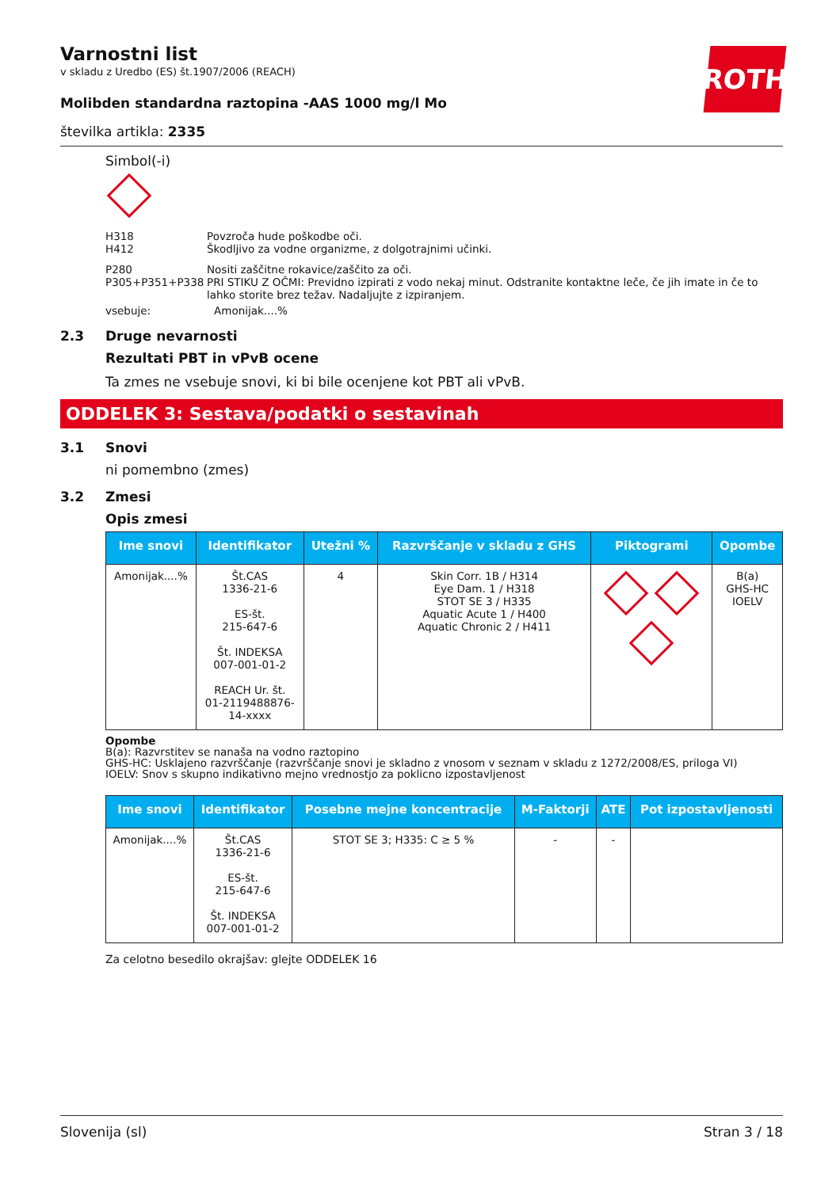ROTH
Varnostni list
v skladu z Uredbo (ES) št.1907/2006 (REACH)
Molibden standardna raztopina -AAS 1000 mg/l Mo
številka artikla: 2335
Simbol(-i)
H318 Povzroča hude poškodbe oči.
H412 Škodljivo za vodne organizme, z dolgotrajnimi učinki.
P280 Nositi zaščitne rokavice/zaščito za oči.
P305+P351+P338 PRI STIKU Z OČMI: Previdno izpirati z vodo nekaj minut. Odstranite kontaktne leče, če jih imate in če to lahko storite brez težav. Nadaljujte z izpiranjem.
vsebuje: Amonijak....%
2.3 Druge nevarnosti
Rezultati PBT in vPvB ocene
Ta zmes ne vsebuje snovi, ki bi bile ocenjene kot PBT ali vPvB.
ODDELEK 3: Sestava/podatki o sestavinah
3.1 Snovi
ni pomembno (zmes)
3.2 Zmesi
Opis zmesi
| Ime snovi | Identifikator | Utežni % | Razvrščanje v skladu z GHS | Piktogrami | Opombe |
| --- | --- | --- | --- | --- | --- |
| Amonijak....% | Št.CAS 1336-21-6 ES-št. 215-647-6 Št. INDEKSA 007-001-01-2 REACH Ur. št. 01-2119488876- 14-xxxx | 4 | Skin Corr. 1B / H314 Eye Dam. 1 / H318 STOT SE 3 / H335 Aquatic Acute 1 / H400 Aquatic Chronic 2 / H411 | | B(a) GHS-HC IOELV |
Opombe
B(a): Razvrstitev se nanaša na vodno raztopino
GHS-HC: Usklajeno razvrščanje (razvrščanje snovi je skladno z vnosom v seznam v skladu z 1272/2008/ES, priloga VI)
IOELV: Snov s skupno indikativno mejno vrednostjo za poklicno izpostavljenost
| Ime snovi | Identifikator | Posebne mejne koncentracije | M-Faktorji | ATE | Pot izpostavljenosti |
| --- | --- | --- | --- | --- | --- |
| Amonijak....% | Št.CAS 1336-21-6 ES-št. 215-647-6 Št. INDEKSA 007-001-01-2 | STOT SE 3; H335: C ≥ 5 % | - | - | |
Za celotno besedilo okrajšav: glejte ODDELEK 16
Slovenija (sl) Stran 3 / 18